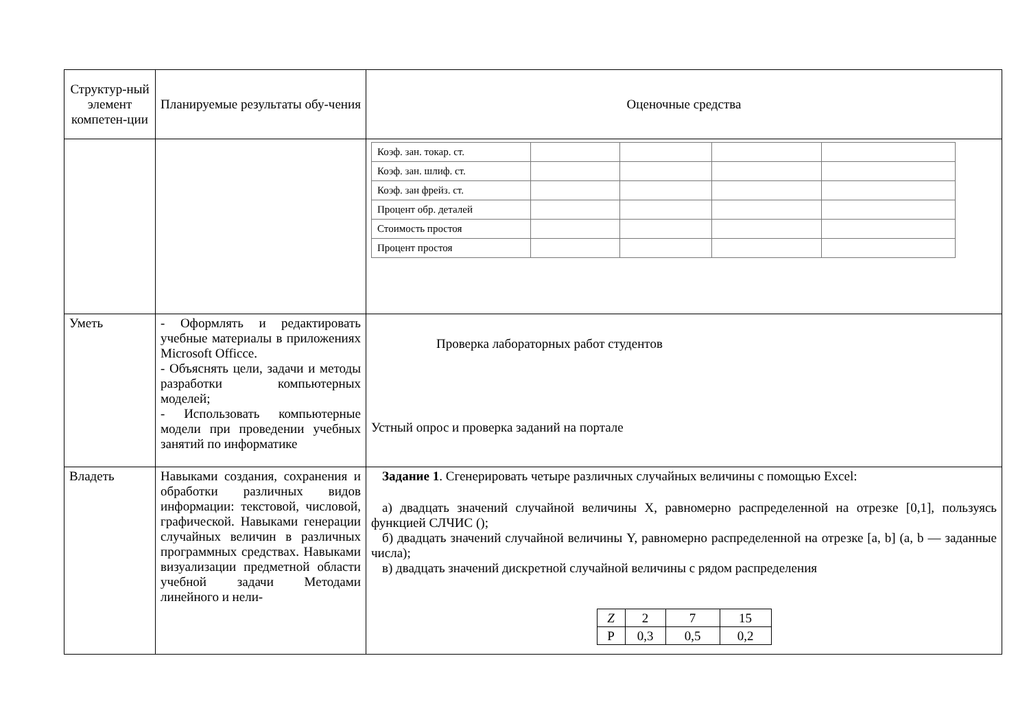| Структур-ный элемент компетен-ции | Планируемые результаты обу-чения | Оценочные средства |
| | | / Коэф. зан. токар. ст. / / / / / / Коэф. зан. шлиф. ст. / / / / / / Коэф. зан фрейз. ст. / / / / / / Процент обр. деталей / / / / / / Стоимость простоя / / / / / / Процент простоя / / / / / |
| Уметь | - Оформлять и редактировать учебные материалы в приложениях Microsoft Officce. - Объяснять цели, задачи и методы разработки компьютерных моделей; - Использовать компьютерные модели при проведении учебных занятий по информатике | Проверка лабораторных работ студентов Устный опрос и проверка заданий на портале |
| Владеть | Навыками создания, сохранения и обработки различных видов информации: текстовой, числовой, графической. Навыками генерации случайных величин в различных программных средствах. Навыками визуализации предметной области учебной задачи Методами линейного и нели- | Задание 1 . Сгенерировать четыре различных случайных величины с помощью Excel: а) двадцать значений случайной величины X, равномерно распределенной на отрезке [0,1], пользуясь функцией СЛЧИС (); б) двадцать значений случайной величины Y, равномерно распределенной на отрезке [a, b] (a, b — заданные числа); в) двадцать значений дискретной случайной величины с рядом распределения / Z / 2 / 7 / 15 / / P / 0,3 / 0,5 / 0,2 / |